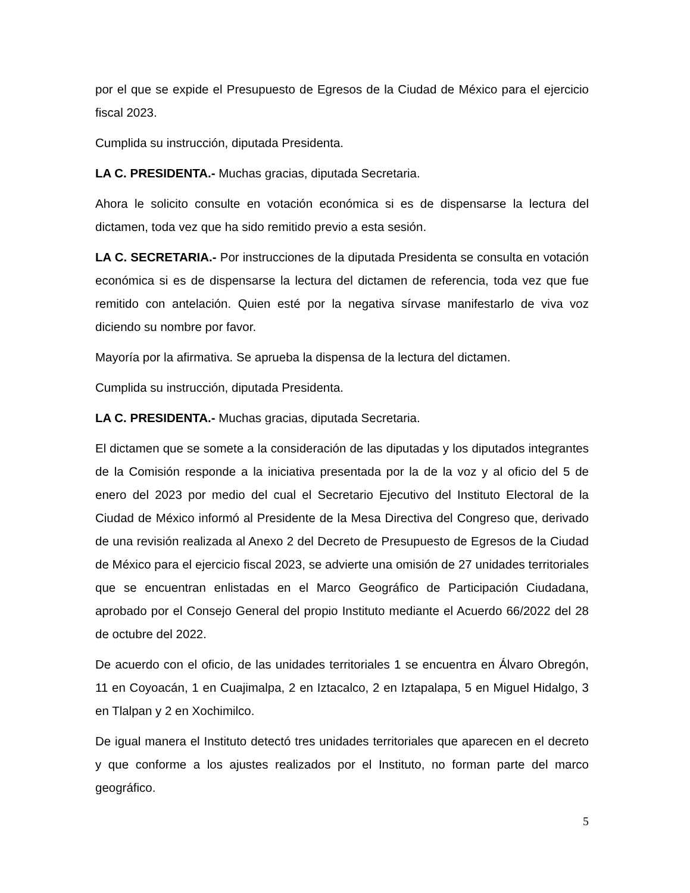por el que se expide el Presupuesto de Egresos de la Ciudad de México para el ejercicio fiscal 2023.
Cumplida su instrucción, diputada Presidenta.
LA C. PRESIDENTA.- Muchas gracias, diputada Secretaria.
Ahora le solicito consulte en votación económica si es de dispensarse la lectura del dictamen, toda vez que ha sido remitido previo a esta sesión.
LA C. SECRETARIA.- Por instrucciones de la diputada Presidenta se consulta en votación económica si es de dispensarse la lectura del dictamen de referencia, toda vez que fue remitido con antelación. Quien esté por la negativa sírvase manifestarlo de viva voz diciendo su nombre por favor.
Mayoría por la afirmativa. Se aprueba la dispensa de la lectura del dictamen.
Cumplida su instrucción, diputada Presidenta.
LA C. PRESIDENTA.- Muchas gracias, diputada Secretaria.
El dictamen que se somete a la consideración de las diputadas y los diputados integrantes de la Comisión responde a la iniciativa presentada por la de la voz y al oficio del 5 de enero del 2023 por medio del cual el Secretario Ejecutivo del Instituto Electoral de la Ciudad de México informó al Presidente de la Mesa Directiva del Congreso que, derivado de una revisión realizada al Anexo 2 del Decreto de Presupuesto de Egresos de la Ciudad de México para el ejercicio fiscal 2023, se advierte una omisión de 27 unidades territoriales que se encuentran enlistadas en el Marco Geográfico de Participación Ciudadana, aprobado por el Consejo General del propio Instituto mediante el Acuerdo 66/2022 del 28 de octubre del 2022.
De acuerdo con el oficio, de las unidades territoriales 1 se encuentra en Álvaro Obregón, 11 en Coyoacán, 1 en Cuajimalpa, 2 en Iztacalco, 2 en Iztapalapa, 5 en Miguel Hidalgo, 3 en Tlalpan y 2 en Xochimilco.
De igual manera el Instituto detectó tres unidades territoriales que aparecen en el decreto y que conforme a los ajustes realizados por el Instituto, no forman parte del marco geográfico.
5